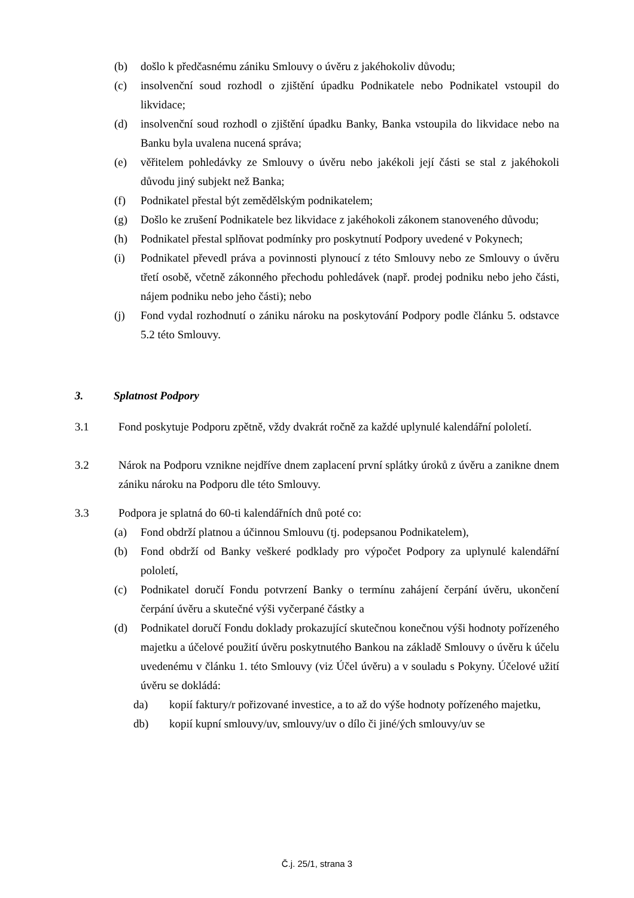(b) došlo k předčasnému zániku Smlouvy o úvěru z jakéhokoliv důvodu;
(c) insolvenční soud rozhodl o zjištění úpadku Podnikatele nebo Podnikatel vstoupil do likvidace;
(d) insolvenční soud rozhodl o zjištění úpadku Banky, Banka vstoupila do likvidace nebo na Banku byla uvalena nucená správa;
(e) věřitelem pohledávky ze Smlouvy o úvěru nebo jakékoli její části se stal z jakéhokoli důvodu jiný subjekt než Banka;
(f) Podnikatel přestal být zemědělským podnikatelem;
(g) Došlo ke zrušení Podnikatele bez likvidace z jakéhokoli zákonem stanoveného důvodu;
(h) Podnikatel přestal splňovat podmínky pro poskytnutí Podpory uvedené v Pokynech;
(i) Podnikatel převedl práva a povinnosti plynoucí z této Smlouvy nebo ze Smlouvy o úvěru třetí osobě, včetně zákonného přechodu pohledávek (např. prodej podniku nebo jeho části, nájem podniku nebo jeho části); nebo
(j) Fond vydal rozhodnutí o zániku nároku na poskytování Podpory podle článku 5. odstavce 5.2 této Smlouvy.
3. Splatnost Podpory
3.1 Fond poskytuje Podporu zpětně, vždy dvakrát ročně za každé uplynulé kalendářní pololetí.
3.2 Nárok na Podporu vznikne nejdříve dnem zaplacení první splátky úroků z úvěru a zanikne dnem zániku nároku na Podporu dle této Smlouvy.
3.3 Podpora je splatná do 60-ti kalendářních dnů poté co:
(a) Fond obdrží platnou a účinnou Smlouvu (tj. podepsanou Podnikatelem),
(b) Fond obdrží od Banky veškeré podklady pro výpočet Podpory za uplynulé kalendářní pololetí,
(c) Podnikatel doručí Fondu potvrzení Banky o termínu zahájení čerpání úvěru, ukončení čerpání úvěru a skutečné výši vyčerpané částky a
(d) Podnikatel doručí Fondu doklady prokazující skutečnou konečnou výši hodnoty pořízeného majetku a účelové použití úvěru poskytnutého Bankou na základě Smlouvy o úvěru k účelu uvedenému v článku 1. této Smlouvy (viz Účel úvěru) a v souladu s Pokyny. Účelové užití úvěru se dokládá:
da) kopií faktury/r pořizované investice, a to až do výše hodnoty pořízeného majetku,
db) kopií kupní smlouvy/uv, smlouvy/uv o dílo či jiné/ých smlouvy/uv se
Č.j. 25/1, strana 3